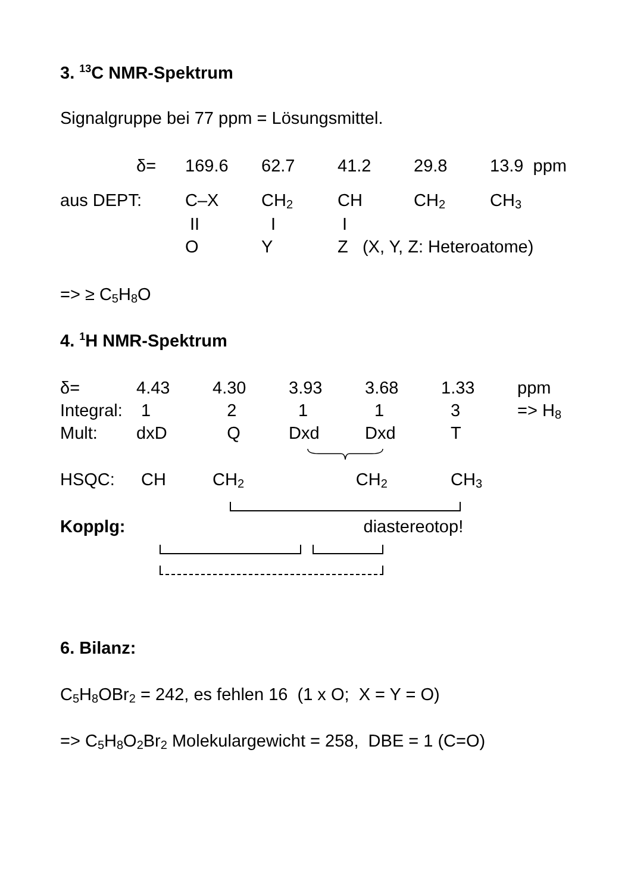3. <sup>13</sup>C NMR-Spektrum
Signalgruppe bei 77 ppm = Lösungsmittel.
| | δ= | 169.6 | 62.7 | 41.2 | 29.8 | 13.9 ppm |
| aus DEPT: | | C–X | CH<sub>2</sub> | CH | CH<sub>2</sub> | CH<sub>3</sub> |
| | | II | I | I | | |
| | | O | Y | Z (X, Y, Z: Heteroatome) | | |
=> ≥ C<sub>5</sub>H<sub>8</sub>O
4. <sup>1</sup>H NMR-Spektrum
| δ= | 4.43 | 4.30 | 3.93 | 3.68 | 1.33 | ppm |
| Integral: | 1 | 2 | 1 | 1 | 3 | => H<sub>8</sub> |
| Mult: | dxD | Q | Dxd | Dxd | T | |
| HSQC: | CH | CH<sub>2</sub> | CH<sub>2</sub> | | CH<sub>3</sub> | |
Kopplg: diastereotop!
6. Bilanz:
C<sub>5</sub>H<sub>8</sub>OBr<sub>2</sub> = 242, es fehlen 16 (1 x O; X = Y = O)
=> C<sub>5</sub>H<sub>8</sub>O<sub>2</sub>Br<sub>2</sub> Molekulargewicht = 258, DBE = 1 (C=O)